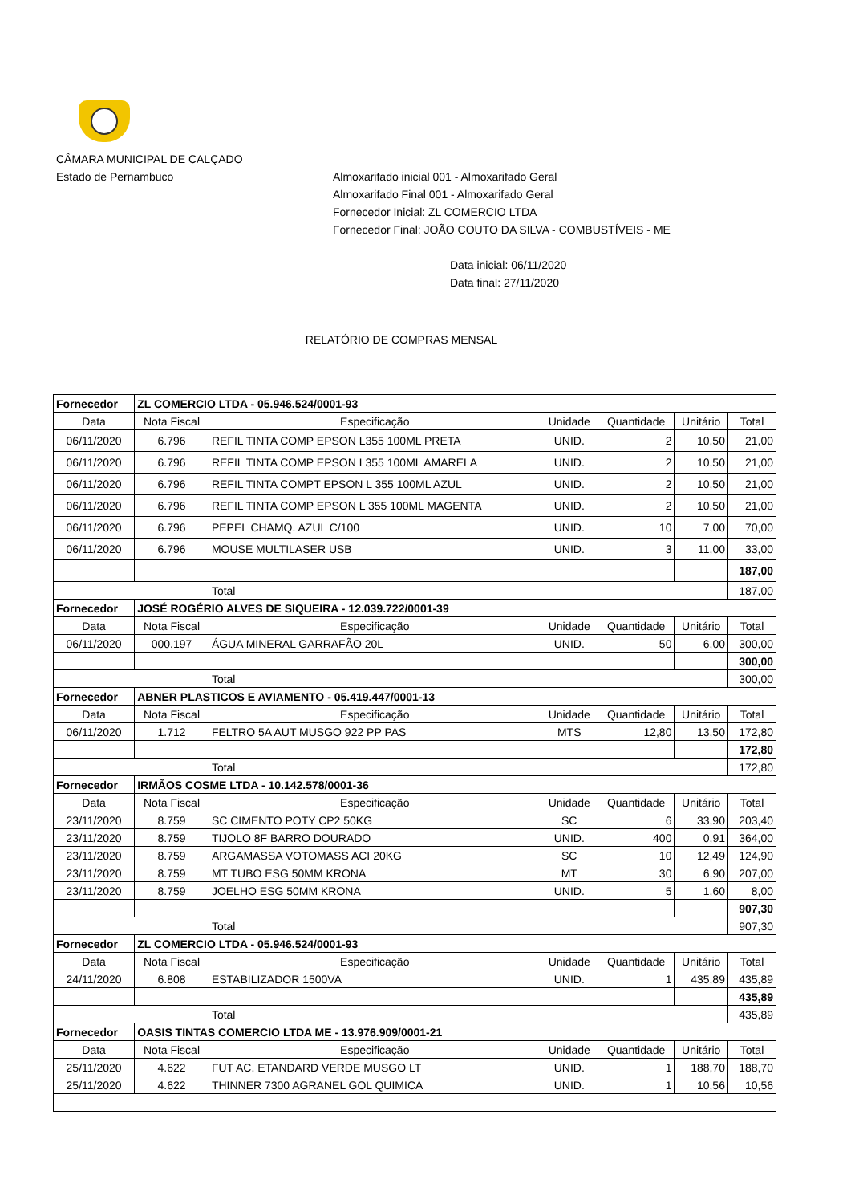CÂMARA MUNICIPAL DE CALÇADO
Estado de Pernambuco
Almoxarifado inicial 001 - Almoxarifado Geral
Almoxarifado Final 001 - Almoxarifado Geral
Fornecedor Inicial: ZL COMERCIO LTDA
Fornecedor Final: JOÃO COUTO DA SILVA - COMBUSTÍVEIS - ME
Data inicial: 06/11/2020
Data final: 27/11/2020
RELATÓRIO DE COMPRAS MENSAL
| Fornecedor | ZL COMERCIO LTDA - 05.946.524/0001-93 | | | | | |
| Data | Nota Fiscal | Especificação | Unidade | Quantidade | Unitário | Total |
| 06/11/2020 | 6.796 | REFIL TINTA COMP EPSON L355 100ML PRETA | UNID. | 2 | 10,50 | 21,00 |
| 06/11/2020 | 6.796 | REFIL TINTA COMP EPSON L355 100ML AMARELA | UNID. | 2 | 10,50 | 21,00 |
| 06/11/2020 | 6.796 | REFIL TINTA COMPT EPSON L 355 100ML AZUL | UNID. | 2 | 10,50 | 21,00 |
| 06/11/2020 | 6.796 | REFIL TINTA COMP EPSON L 355 100ML MAGENTA | UNID. | 2 | 10,50 | 21,00 |
| 06/11/2020 | 6.796 | PEPEL CHAMQ. AZUL C/100 | UNID. | 10 | 7,00 | 70,00 |
| 06/11/2020 | 6.796 | MOUSE MULTILASER USB | UNID. | 3 | 11,00 | 33,00 |
| | | | | | | 187,00 |
| | | Total | | | | 187,00 |
| Fornecedor | JOSÉ ROGÉRIO ALVES DE SIQUEIRA - 12.039.722/0001-39 | | | | | |
| Data | Nota Fiscal | Especificação | Unidade | Quantidade | Unitário | Total |
| 06/11/2020 | 000.197 | ÁGUA MINERAL GARRAFÃO 20L | UNID. | 50 | 6,00 | 300,00 |
| | | | | | | 300,00 |
| | | Total | | | | 300,00 |
| Fornecedor | ABNER PLASTICOS E AVIAMENTO - 05.419.447/0001-13 | | | | | |
| Data | Nota Fiscal | Especificação | Unidade | Quantidade | Unitário | Total |
| 06/11/2020 | 1.712 | FELTRO 5A AUT MUSGO 922 PP PAS | MTS | 12,80 | 13,50 | 172,80 |
| | | | | | | 172,80 |
| | | Total | | | | 172,80 |
| Fornecedor | IRMÃOS COSME LTDA - 10.142.578/0001-36 | | | | | |
| Data | Nota Fiscal | Especificação | Unidade | Quantidade | Unitário | Total |
| 23/11/2020 | 8.759 | SC CIMENTO POTY CP2 50KG | SC | 6 | 33,90 | 203,40 |
| 23/11/2020 | 8.759 | TIJOLO 8F BARRO DOURADO | UNID. | 400 | 0,91 | 364,00 |
| 23/11/2020 | 8.759 | ARGAMASSA VOTOMASS ACI 20KG | SC | 10 | 12,49 | 124,90 |
| 23/11/2020 | 8.759 | MT TUBO ESG 50MM KRONA | MT | 30 | 6,90 | 207,00 |
| 23/11/2020 | 8.759 | JOELHO ESG 50MM KRONA | UNID. | 5 | 1,60 | 8,00 |
| | | | | | | 907,30 |
| | | Total | | | | 907,30 |
| Fornecedor | ZL COMERCIO LTDA - 05.946.524/0001-93 | | | | | |
| Data | Nota Fiscal | Especificação | Unidade | Quantidade | Unitário | Total |
| 24/11/2020 | 6.808 | ESTABILIZADOR 1500VA | UNID. | 1 | 435,89 | 435,89 |
| | | | | | | 435,89 |
| | | Total | | | | 435,89 |
| Fornecedor | OASIS TINTAS COMERCIO LTDA ME - 13.976.909/0001-21 | | | | | |
| Data | Nota Fiscal | Especificação | Unidade | Quantidade | Unitário | Total |
| 25/11/2020 | 4.622 | FUT AC. ETANDARD VERDE MUSGO LT | UNID. | 1 | 188,70 | 188,70 |
| 25/11/2020 | 4.622 | THINNER 7300 AGRANEL GOL QUIMICA | UNID. | 1 | 10,56 | 10,56 |